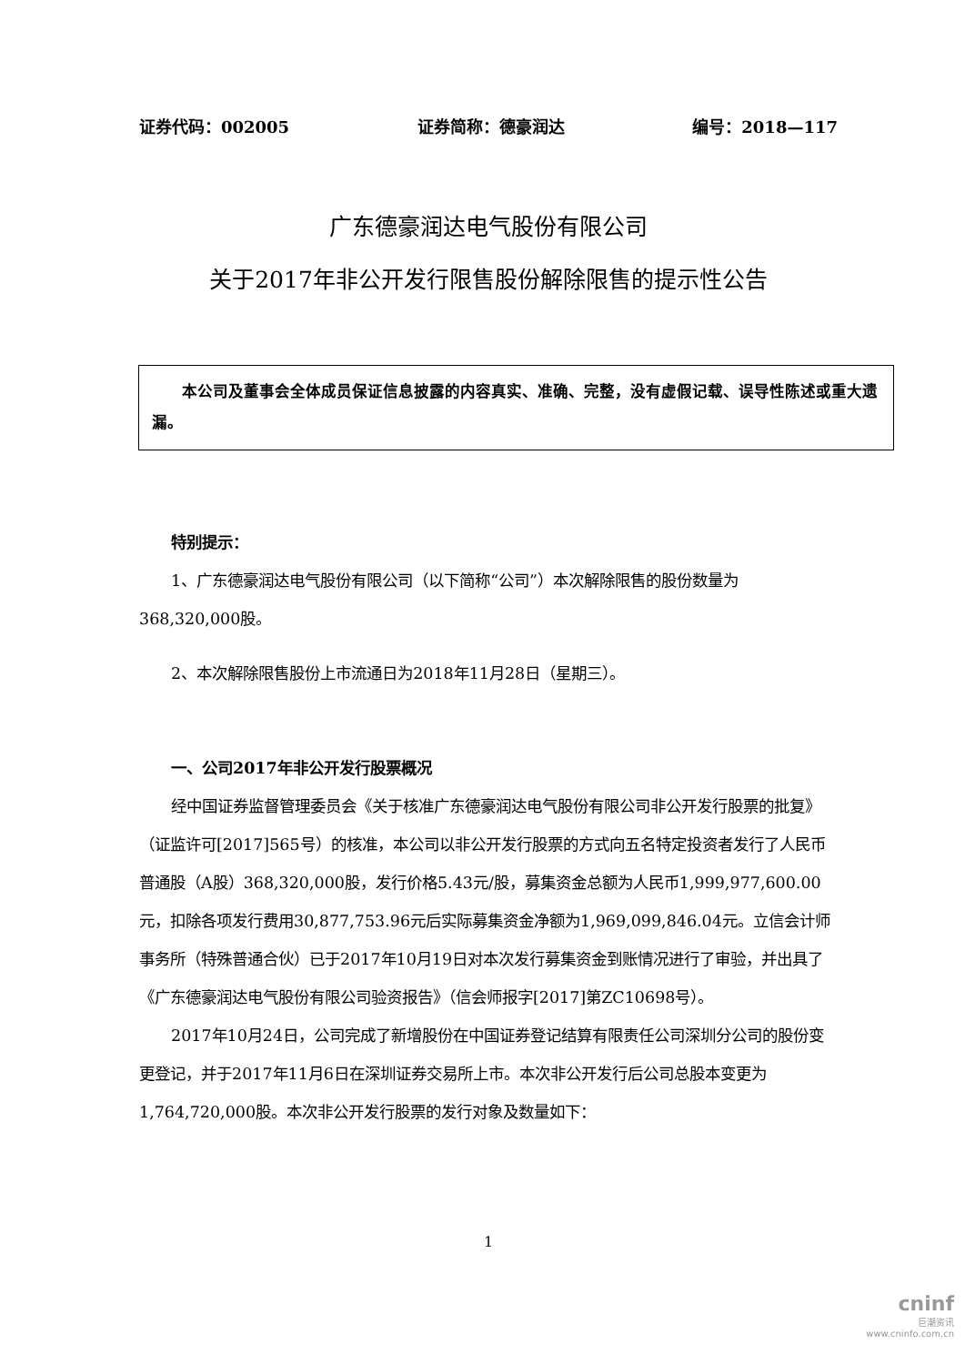证券代码：002005 证券简称：德豪润达 编号：2018—117
广东德豪润达电气股份有限公司
关于2017年非公开发行限售股份解除限售的提示性公告
  本公司及董事会全体成员保证信息披露的内容真实、准确、完整，没有虚假记载、误导性陈述或重大遗漏。
特别提示：
1、广东德豪润达电气股份有限公司（以下简称“公司”）本次解除限售的股份数量为368,320,000股。
2、本次解除限售股份上市流通日为2018年11月28日（星期三）。
一、公司2017年非公开发行股票概况
经中国证券监督管理委员会《关于核准广东德豪润达电气股份有限公司非公开发行股票的批复》（证监许可[2017]565号）的核准，本公司以非公开发行股票的方式向五名特定投资者发行了人民币普通股（A股）368,320,000股，发行价格5.43元/股，募集资金总额为人民币1,999,977,600.00元，扣除各项发行费用30,877,753.96元后实际募集资金净额为1,969,099,846.04元。立信会计师事务所（特殊普通合伙）已于2017年10月19日对本次发行募集资金到账情况进行了审验，并出具了《广东德豪润达电气股份有限公司验资报告》（信会师报字[2017]第ZC10698号）。
2017年10月24日，公司完成了新增股份在中国证券登记结算有限责任公司深圳分公司的股份变更登记，并于2017年11月6日在深圳证券交易所上市。本次非公开发行后公司总股本变更为1,764,720,000股。本次非公开发行股票的发行对象及数量如下：
1
cninf
巨潮资讯
www.cninfo.com.cn